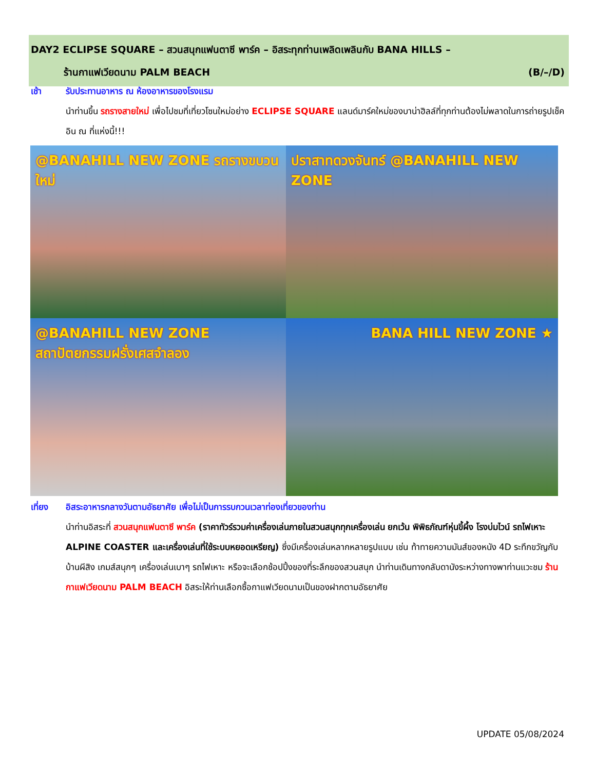DAY2 ECLIPSE SQUARE – สวนสนุกแฟนตาซี พาร์ค – อิสระทุกท่านเพลิดเพลินกับ BANA HILLS –
ร้านกาแฟเวียดนาม PALM BEACH (B/–/D)
เช้า รับประทานอาหาร ณ ห้องอาหารของโรงแรม
นำท่านขึ้น รถรางสายใหม่ เพื่อไปชมที่เที่ยวโซนใหม่อย่าง ECLIPSE SQUARE แลนด์มาร์คใหม่ของบาน่าฮิลล์ที่ทุกท่านต้องไม่พลาดในการถ่ายรูปเช็คอิน ณ ที่แห่งนี้!!!
@BANAHILL NEW ZONE รถรางขบวนใหม่
ปราสาทดวงจันทร์ @BANAHILL NEW ZONE
@BANAHILL NEW ZONE สถาปัตยกรรมฝรั่งเศสจำลอง
BANA HILL NEW ZONE ★
เที่ยง อิสระอาหารกลางวันตามอัธยาศัย เพื่อไม่เป็นการรบกวนเวลาท่องเที่ยวของท่าน
นำท่านอิสระที่ สวนสนุกแฟนตาซี พาร์ค (ราคาทัวร์รวมค่าเครื่องเล่นภายในสวนสนุกทุกเครื่องเล่น ยกเว้น พิพิธภัณฑ์หุ่นขี้ผึ้ง โรงบ่มไวน์ รถไฟเหาะ ALPINE COASTER และเครื่องเล่นที่ใช้ระบบหยอดเหรียญ) ซึ่งมีเครื่องเล่นหลากหลายรูปแบบ เช่น ท้าทายความมันส์ของหนัง 4D ระทึกขวัญกับบ้านผีสิง เกมส์สนุกๆ เครื่องเล่นเบาๆ รถไฟเหาะ หรือจะเลือกช้อปปิ้งของที่ระลึกของสวนสนุก นำท่านเดินทางกลับดานังระหว่างทางพาท่านแวะชม ร้านกาแฟเวียดนาม PALM BEACH อิสระให้ท่านเลือกซื้อกาแฟเวียดนามเป็นของฝากตามอัธยาศัย
UPDATE 05/08/2024